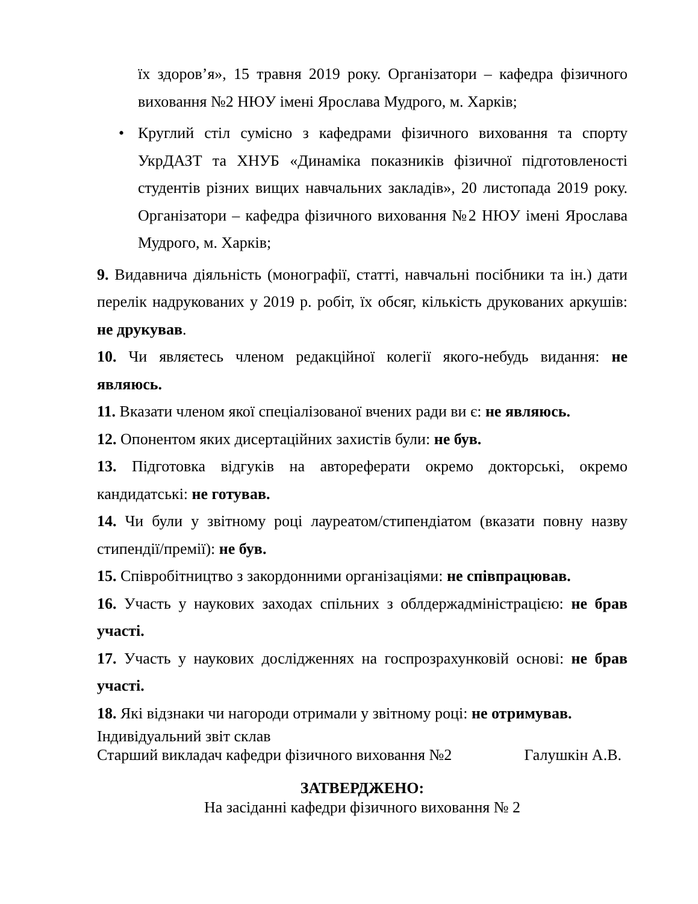їх здоров’я», 15 травня 2019 року. Організатори – кафедра фізичного виховання №2 НЮУ імені Ярослава Мудрого, м. Харків;
• Круглий стіл сумісно з кафедрами фізичного виховання та спорту УкрДАЗТ та ХНУБ «Динаміка показників фізичної підготовленості студентів різних вищих навчальних закладів», 20 листопада 2019 року. Організатори – кафедра фізичного виховання №2 НЮУ імені Ярослава Мудрого, м. Харків;
9. Видавнича діяльність (монографії, статті, навчальні посібники та ін.) дати перелік надрукованих у 2019 р. робіт, їх обсяг, кількість друкованих аркушів: не друкував.
10. Чи являєтесь членом редакційної колегії якого-небудь видання: не являюсь.
11. Вказати членом якої спеціалізованої вчених ради ви є: не являюсь.
12. Опонентом яких дисертаційних захистів були: не був.
13. Підготовка відгуків на автореферати окремо докторські, окремо кандидатські: не готував.
14. Чи були у звітному році лауреатом/стипендіатом (вказати повну назву стипендії/премії): не був.
15. Співробітництво з закордонними організаціями: не співпрацював.
16. Участь у наукових заходах спільних з облдержадміністрацією: не брав участі.
17. Участь у наукових дослідженнях на госпрозрахунковій основі: не брав участі.
18. Які відзнаки чи нагороди отримали у звітному році: не отримував.
Індивідуальний звіт склав
Старший викладач кафедри фізичного виховання №2 Галушкін А.В.
ЗАТВЕРДЖЕНО:
На засіданні кафедри фізичного виховання № 2